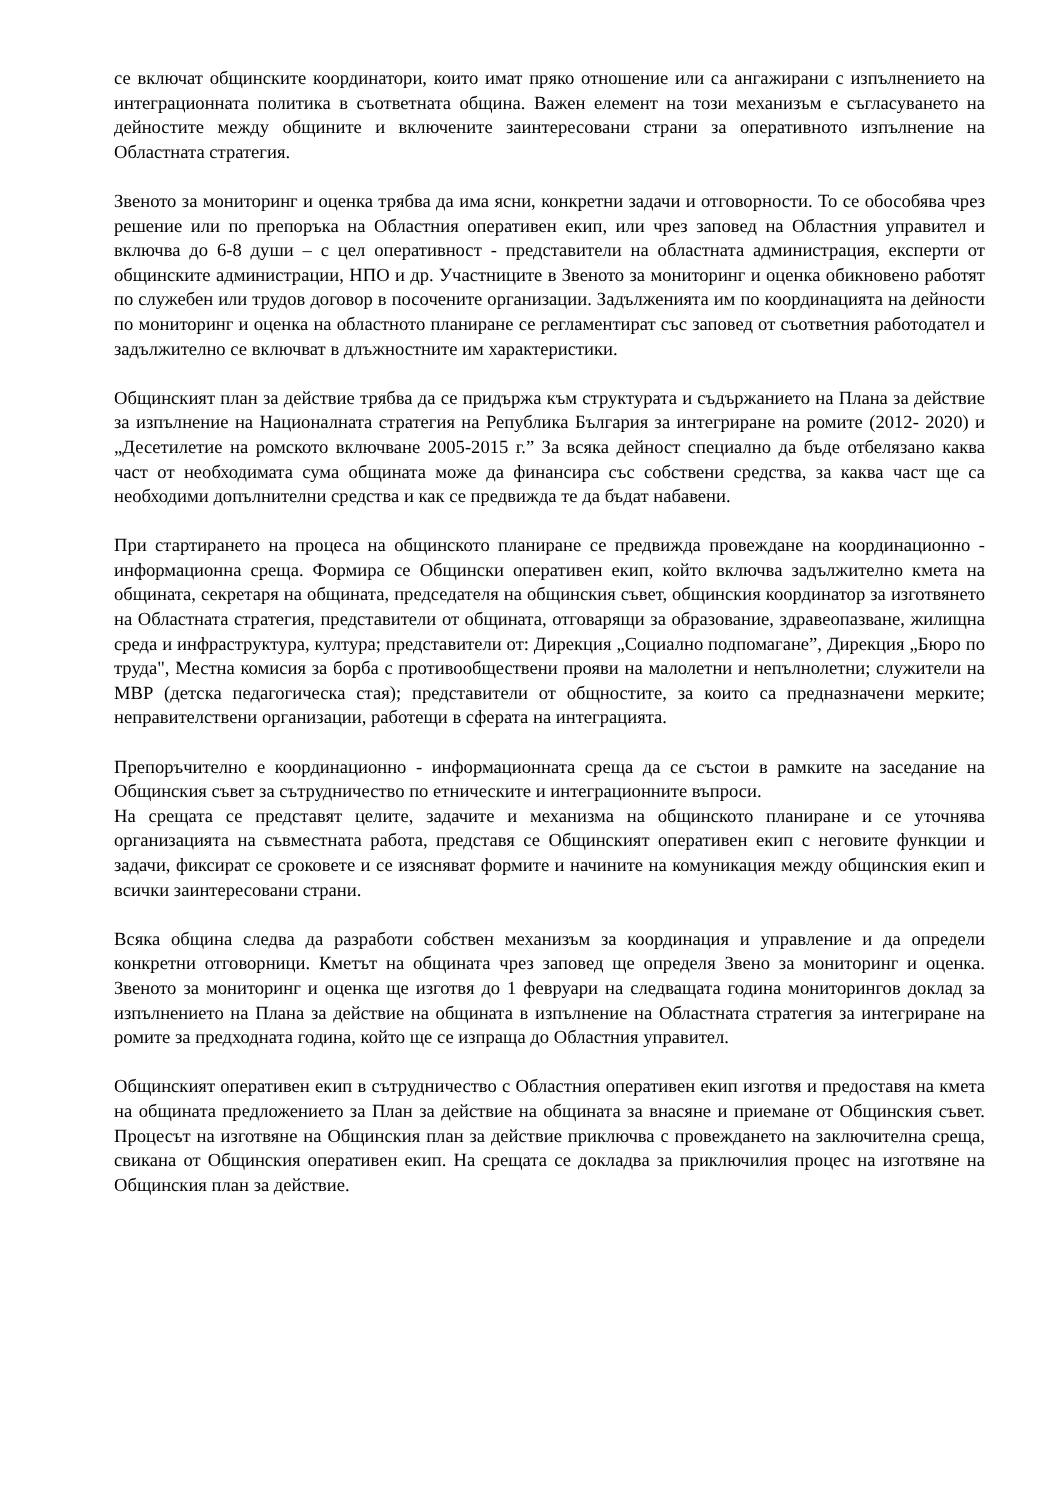се включат общинските координатори, които имат пряко отношение или са ангажирани с изпълнението на интеграционната политика в съответната община. Важен елемент на този механизъм е съгласуването на дейностите между общините и включените заинтересовани страни за оперативното изпълнение на Областната стратегия.
Звеното за мониторинг и оценка трябва да има ясни, конкретни задачи и отговорности. То се обособява чрез решение или по препоръка на Областния оперативен екип, или чрез заповед на Областния управител и включва до 6-8 души – с цел оперативност - представители на областната администрация, експерти от общинските администрации, НПО и др. Участниците в Звеното за мониторинг и оценка обикновено работят по служебен или трудов договор в посочените организации. Задълженията им по координацията на дейности по мониторинг и оценка на областното планиране се регламентират със заповед от съответния работодател и задължително се включват в длъжностните им характеристики.
Общинският план за действие трябва да се придържа към структурата и съдържанието на Плана за действие за изпълнение на Националната стратегия на Република България за интегриране на ромите (2012- 2020) и „Десетилетие на ромското включване 2005-2015 г.” За всяка дейност специално да бъде отбелязано каква част от необходимата сума общината може да финансира със собствени средства, за каква част ще са необходими допълнителни средства и как се предвижда те да бъдат набавени.
При стартирането на процеса на общинското планиране се предвижда провеждане на координационно - информационна среща. Формира се Общински оперативен екип, който включва задължително кмета на общината, секретаря на общината, председателя на общинския съвет, общинския координатор за изготвянето на Областната стратегия, представители от общината, отговарящи за образование, здравеопазване, жилищна среда и инфраструктура, култура; представители от: Дирекция „Социално подпомагане”, Дирекция „Бюро по труда", Местна комисия за борба с противообществени прояви на малолетни и непълнолетни; служители на МВР (детска педагогическа стая); представители от общностите, за които са предназначени мерките; неправителствени организации, работещи в сферата на интеграцията.
Препоръчително е координационно - информационната среща да се състои в рамките на заседание на Общинския съвет за сътрудничество по етническите и интеграционните въпроси.
На срещата се представят целите, задачите и механизма на общинското планиране и се уточнява организацията на съвместната работа, представя се Общинският оперативен екип с неговите функции и задачи, фиксират се сроковете и се изясняват формите и начините на комуникация между общинския екип и всички заинтересовани страни.
Всяка община следва да разработи собствен механизъм за координация и управление и да определи конкретни отговорници. Кметът на общината чрез заповед ще определя Звено за мониторинг и оценка. Звеното за мониторинг и оценка ще изготвя до 1 февруари на следващата година мониторингов доклад за изпълнението на Плана за действие на общината в изпълнение на Областната стратегия за интегриране на ромите за предходната година, който ще се изпраща до Областния управител.
Общинският оперативен екип в сътрудничество с Областния оперативен екип изготвя и предоставя на кмета на общината предложението за План за действие на общината за внасяне и приемане от Общинския съвет. Процесът на изготвяне на Общинския план за действие приключва с провеждането на заключителна среща, свикана от Общинския оперативен екип. На срещата се докладва за приключилия процес на изготвяне на Общинския план за действие.